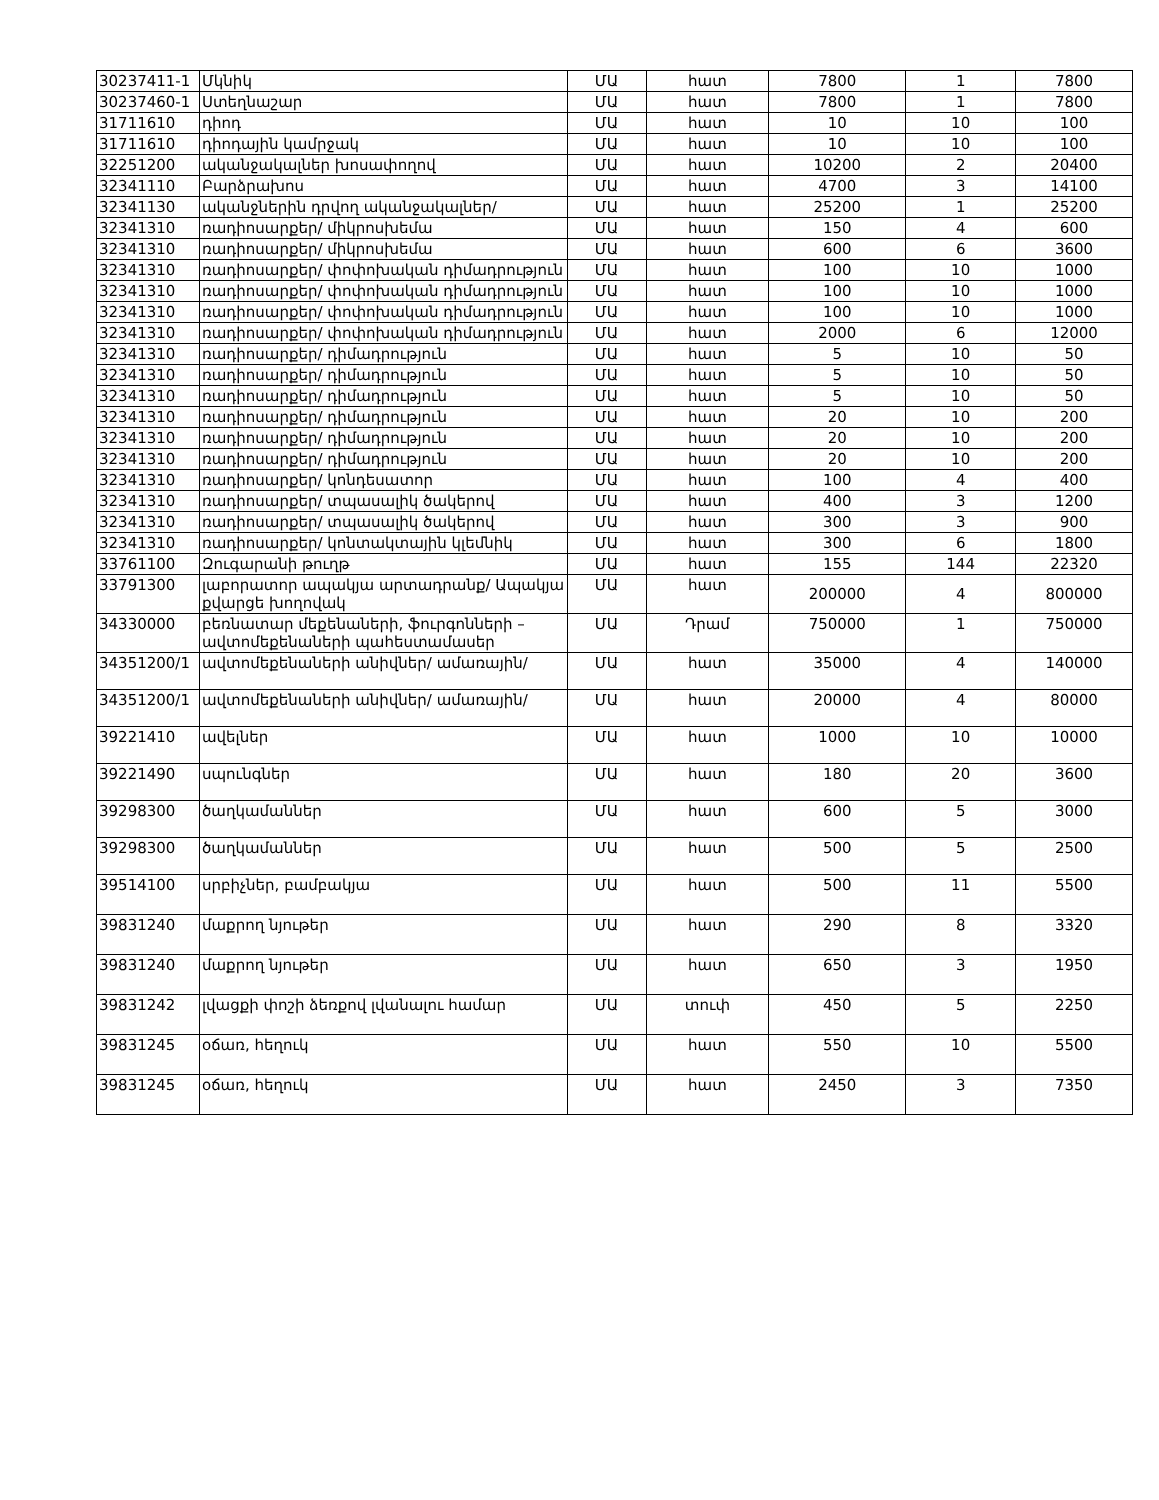| 30237411-1 | Մկնիկ | ՄԱ | հատ | 7800 | 1 | 7800 |
| 30237460-1 | Ստեղնաշար | ՄԱ | հատ | 7800 | 1 | 7800 |
| 31711610 | դիոդ | ՄԱ | հատ | 10 | 10 | 100 |
| 31711610 | դիոդային կամրջակ | ՄԱ | հատ | 10 | 10 | 100 |
| 32251200 | ականջակալներ խոսափողով | ՄԱ | հատ | 10200 | 2 | 20400 |
| 32341110 | Բարձրախոս | ՄԱ | հատ | 4700 | 3 | 14100 |
| 32341130 | ականջներին դրվող ականջակալներ/ | ՄԱ | հատ | 25200 | 1 | 25200 |
| 32341310 | ռադիոսարքեր/ միկրոսխեմա | ՄԱ | հատ | 150 | 4 | 600 |
| 32341310 | ռադիոսարքեր/ միկրոսխեմա | ՄԱ | հատ | 600 | 6 | 3600 |
| 32341310 | ռադիոսարքեր/ փոփոխական դիմադրություն | ՄԱ | հատ | 100 | 10 | 1000 |
| 32341310 | ռադիոսարքեր/ փոփոխական դիմադրություն | ՄԱ | հատ | 100 | 10 | 1000 |
| 32341310 | ռադիոսարքեր/ փոփոխական դիմադրություն | ՄԱ | հատ | 100 | 10 | 1000 |
| 32341310 | ռադիոսարքեր/ փոփոխական դիմադրություն | ՄԱ | հատ | 2000 | 6 | 12000 |
| 32341310 | ռադիոսարքեր/ դիմադրություն | ՄԱ | հատ | 5 | 10 | 50 |
| 32341310 | ռադիոսարքեր/ դիմադրություն | ՄԱ | հատ | 5 | 10 | 50 |
| 32341310 | ռադիոսարքեր/ դիմադրություն | ՄԱ | հատ | 5 | 10 | 50 |
| 32341310 | ռադիոսարքեր/ դիմադրություն | ՄԱ | հատ | 20 | 10 | 200 |
| 32341310 | ռադիոսարքեր/ դիմադրություն | ՄԱ | հատ | 20 | 10 | 200 |
| 32341310 | ռադիոսարքեր/ դիմադրություն | ՄԱ | հատ | 20 | 10 | 200 |
| 32341310 | ռադիոսարքեր/ կոնդեսատոր | ՄԱ | հատ | 100 | 4 | 400 |
| 32341310 | ռադիոսարքեր/ տպասալիկ ծակերով | ՄԱ | հատ | 400 | 3 | 1200 |
| 32341310 | ռադիոսարքեր/ տպասալիկ ծակերով | ՄԱ | հատ | 300 | 3 | 900 |
| 32341310 | ռադիոսարքեր/ կոնտակտային կլեմնիկ | ՄԱ | հատ | 300 | 6 | 1800 |
| 33761100 | Զուգարանի թուղթ | ՄԱ | հատ | 155 | 144 | 22320 |
| 33791300 | լաբորատոր ապակյա արտադրանք/ Ապակյա քվարցե խողովակ | ՄԱ | հատ | 200000 | 4 | 800000 |
| 34330000 | բեռնատար մեքենաների, ֆուրգոնների – ավտոմեքենաների պահեստամասեր | ՄԱ | Դրամ | 750000 | 1 | 750000 |
| 34351200/1 | ավտոմեքենաների անիվներ/ ամառային/ | ՄԱ | հատ | 35000 | 4 | 140000 |
| 34351200/1 | ավտոմեքենաների անիվներ/ ամառային/ | ՄԱ | հատ | 20000 | 4 | 80000 |
| 39221410 | ավելներ | ՄԱ | հատ | 1000 | 10 | 10000 |
| 39221490 | սպունգներ | ՄԱ | հատ | 180 | 20 | 3600 |
| 39298300 | ծաղկամաններ | ՄԱ | հատ | 600 | 5 | 3000 |
| 39298300 | ծաղկամաններ | ՄԱ | հատ | 500 | 5 | 2500 |
| 39514100 | սրբիչներ, բամբակյա | ՄԱ | հատ | 500 | 11 | 5500 |
| 39831240 | մաքրող նյութեր | ՄԱ | հատ | 290 | 8 | 3320 |
| 39831240 | մաքրող նյութեր | ՄԱ | հատ | 650 | 3 | 1950 |
| 39831242 | լվացքի փոշի ձեռքով լվանալու համար | ՄԱ | տուփ | 450 | 5 | 2250 |
| 39831245 | օճառ, հեղուկ | ՄԱ | հատ | 550 | 10 | 5500 |
| 39831245 | օճառ, հեղուկ | ՄԱ | հատ | 2450 | 3 | 7350 |